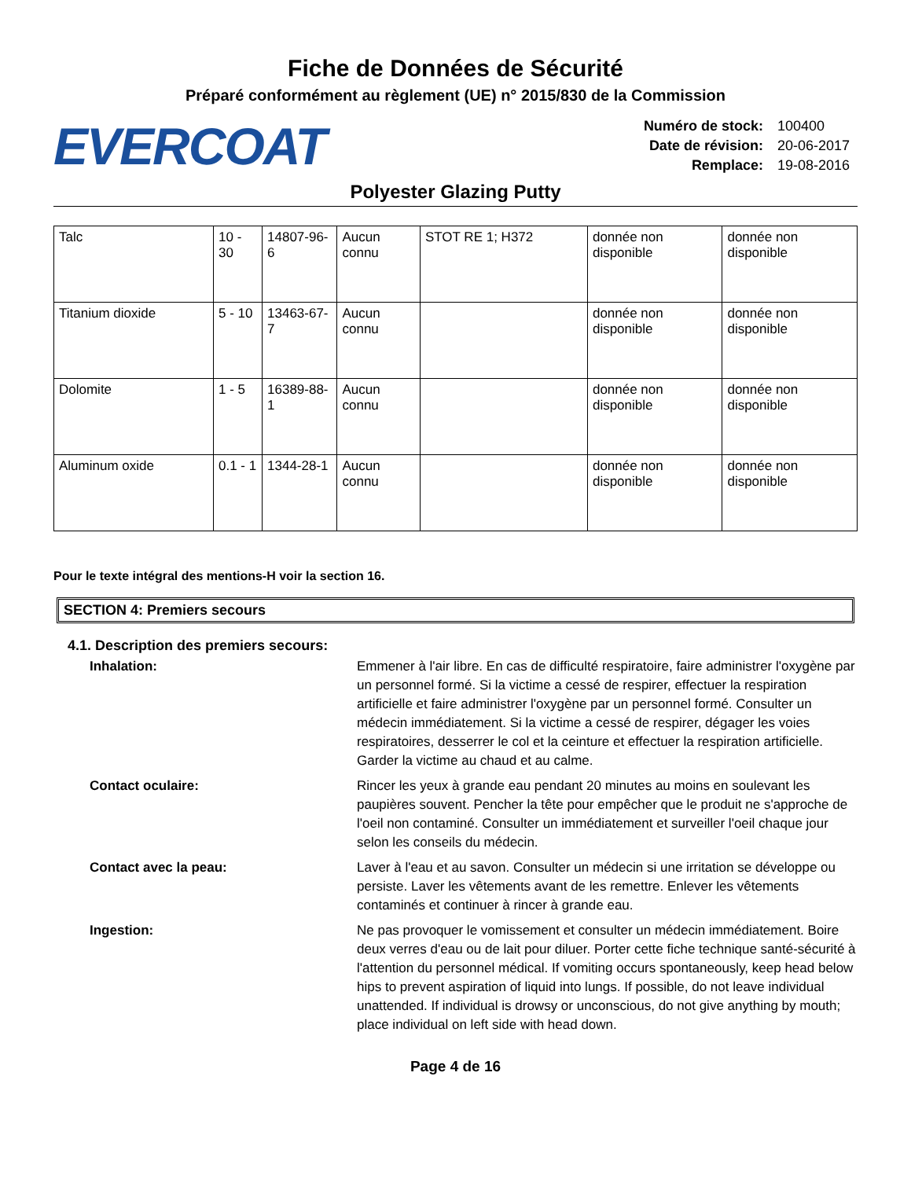Fiche de Données de Sécurité
Préparé conformément au règlement (UE) n° 2015/830 de la Commission
EVERCOAT
| Numéro de stock: | 100400 |
| Date de révision: | 20-06-2017 |
| Remplace: | 19-08-2016 |
Polyester Glazing Putty
| Talc | 10 - 30 | 14807-96-6 | Aucun connu | STOT RE 1; H372 | donnée non disponible | donnée non disponible |
| Titanium dioxide | 5 - 10 | 13463-67-7 | Aucun connu | | donnée non disponible | donnée non disponible |
| Dolomite | 1 - 5 | 16389-88-1 | Aucun connu | | donnée non disponible | donnée non disponible |
| Aluminum oxide | 0.1 - 1 | 1344-28-1 | Aucun connu | | donnée non disponible | donnée non disponible |
Pour le texte intégral des mentions-H voir la section 16.
SECTION 4: Premiers secours
4.1. Description des premiers secours:
Inhalation: Emmener à l'air libre. En cas de difficulté respiratoire, faire administrer l'oxygène par un personnel formé. Si la victime a cessé de respirer, effectuer la respiration artificielle et faire administrer l'oxygène par un personnel formé. Consulter un médecin immédiatement. Si la victime a cessé de respirer, dégager les voies respiratoires, desserrer le col et la ceinture et effectuer la respiration artificielle. Garder la victime au chaud et au calme.
Contact oculaire: Rincer les yeux à grande eau pendant 20 minutes au moins en soulevant les paupières souvent. Pencher la tête pour empêcher que le produit ne s'approche de l'oeil non contaminé. Consulter un immédiatement et surveiller l'oeil chaque jour selon les conseils du médecin.
Contact avec la peau: Laver à l'eau et au savon. Consulter un médecin si une irritation se développe ou persiste. Laver les vêtements avant de les remettre. Enlever les vêtements contaminés et continuer à rincer à grande eau.
Ingestion: Ne pas provoquer le vomissement et consulter un médecin immédiatement. Boire deux verres d'eau ou de lait pour diluer. Porter cette fiche technique santé-sécurité à l'attention du personnel médical. If vomiting occurs spontaneously, keep head below hips to prevent aspiration of liquid into lungs. If possible, do not leave individual unattended. If individual is drowsy or unconscious, do not give anything by mouth; place individual on left side with head down.
Page 4 de 16